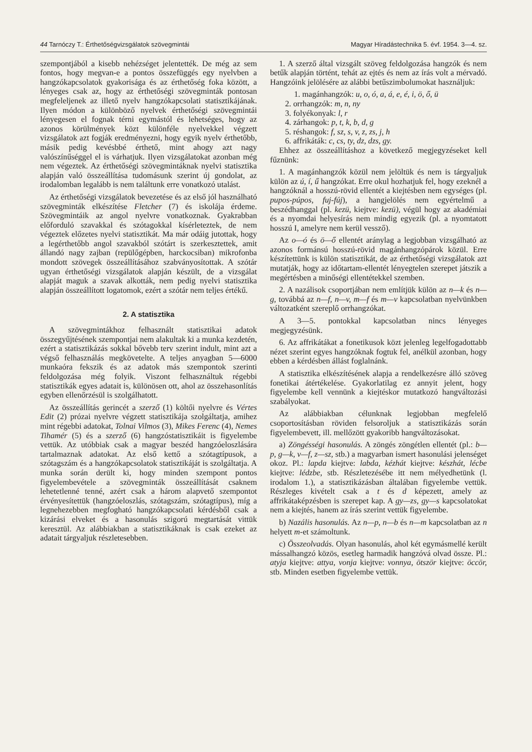44 Tarnóczy T.: Érthetőségvizsgálatok szövegmintái Magyar Híradástechnika 5. évf. 1954. 3—4. sz.
szempontjából a kisebb nehézséget jelentették. De még az sem fontos, hogy megvan-e a pontos összefüggés egy nyelvben a hangzókapcsolatok gyakorisága és az érthetőség foka között, a lényeges csak az, hogy az érthetőségi szövegminták pontosan megfeleljenek az illető nyelv hangzókapcsolati statisztikájának. Ilyen módon a különböző nyelvek érthetőségi szövegmintái lényegesen el fognak térni egymástól és lehetséges, hogy az azonos körülmények közt különféle nyelvekkel végzett vizsgálatok azt fogják eredményezni, hogy egyik nyelv érthetőbb, másik pedig kevésbbé érthető, mint ahogy azt nagy valószínűséggel el is várhatjuk. Ilyen vizsgálatokat azonban még nem végeztek. Az érthetőségi szövegmintáknak nyelvi statisztika alapján való összeállítása tudomásunk szerint új gondolat, az irodalomban legalább is nem találtunk erre vonatkozó utalást.
Az érthetőségi vizsgálatok bevezetése és az első jól használható szövegminták elkészítése Fletcher (7) és iskolája érdeme. Szövegmintáik az angol nyelvre vonatkoznak. Gyakrabban előforduló szavakkal és szótagokkal kísérleteztek, de nem végeztek előzetes nyelvi statisztikát. Ma már odáig jutottak, hogy a legérthetőbb angol szavakból szótárt is szerkesztettek, amit állandó nagy zajban (repülőgépben, harckocsiban) mikrofonba mondott szövegek összeállításához szabványosítottak. A szótár ugyan érthetőségi vizsgálatok alapján készült, de a vizsgálat alapját maguk a szavak alkották, nem pedig nyelvi statisztika alapján összeállított logatomok, ezért a szótár nem teljes értékű.
2. A statisztika
A szövegmintákhoz felhasznált statisztikai adatok összegyűjtésének szempontjai nem alakultak ki a munka kezdetén, ezért a statisztikázás sokkal bővebb terv szerint indult, mint azt a végső felhasználás megkövetelte. A teljes anyagban 5—6000 munkaóra fekszik és az adatok más szempontok szerinti feldolgozása még folyik. Viszont felhasználtuk régebbi statisztikák egyes adatait is, különösen ott, ahol az összehasonlítás egyben ellenőrzésül is szolgálhatott.
Az összeállítás gerincét a szerző (1) költői nyelvre és Vértes Edit (2) prózai nyelvre végzett statisztikája szolgáltatja, amihez mint régebbi adatokat, Tolnai Vilmos (3), Mikes Ferenc (4), Nemes Tihamér (5) és a szerző (6) hangzóstatisztikáit is figyelembe vettük. Az utóbbiak csak a magyar beszéd hangzóeloszlására tartalmaznak adatokat. Az első kettő a szótagtípusok, a szótagszám és a hangzókapcsolatok statisztikáját is szolgáltatja. A munka során derült ki, hogy minden szempont pontos figyelembevétele a szövegminták összeállítását csaknem lehetetlenné tenné, azért csak a három alapvető szempontot érvényesítettük (hangzóeloszlás, szótagszám, szótagtípus), míg a legnehezebben megfogható hangzókapcsolati kérdésből csak a kizárási elveket és a hasonulás szigorú megtartását vittük keresztül. Az alábbiakban a statisztikáknak is csak ezeket az adatait tárgyaljuk részletesebben.
1. A szerző által vizsgált szöveg feldolgozása hangzók és nem betűk alapján történt, tehát az ejtés és nem az írás volt a mérvadó. Hangzóink jelölésére az alábbi betűszimbolumokat használjuk:
1. magánhangzók: u, o, ó, a, á, e, é, i, ö, ő, ü
2. orrhangzók: m, n, ny
3. folyékonyak: l, r
4. zárhangok: p, t, k, b, d, g
5. réshangok: f, sz, s, v, z, zs, j, h
6. affrikáták: c, cs, ty, dz, dzs, gy.
Ehhez az összeállításhoz a következő megjegyzéseket kell fűznünk:
1. A magánhangzók közül nem jelöltük és nem is tárgyaljuk külön az ú, í, ű hangzókat. Erre okul hozhatjuk fel, hogy ezeknél a hangzóknál a hosszú-rövid ellentét a kiejtésben nem egységes (pl. pupos-púpos, fuj-fúj), a hangjelölés nem egyértelmű a beszédhanggal (pl. kezü, kiejtve: kezü), végül hogy az akadémiai és a nyomdai helyesírás nem mindig egyezik (pl. a nyomtatott hosszú I, amelyre nem kerül vessző).
Az o—ó és ö—ő ellentét aránylag a legjobban vizsgálható az azonos formánsú hosszú-rövid magánhangzópárok közül. Erre készítettünk is külön statisztikát, de az érthetőségi vizsgálatok azt mutatják, hogy az időtartam-ellentét lényegtelen szerepet játszik a megértésben a minőségi ellentétekkel szemben.
2. A nazálisok csoportjában nem említjük külön az n—k és n—g, továbbá az n—f, n—v, m—f és m—v kapcsolatban nyelvünkben változatként szereplő orrhangzókat.
A 3—5. pontokkal kapcsolatban nincs lényeges megjegyzésünk.
6. Az affrikátákat a fonetikusok közt jelenleg legelfogadottabb nézet szerint egyes hangzóknak fogtuk fel, anélkül azonban, hogy ebben a kérdésben állást foglalnánk.
A statisztika elkészítésének alapja a rendelkezésre álló szöveg fonetikai átértékelése. Gyakorlatilag ez annyit jelent, hogy figyelembe kell vennünk a kiejtéskor mutatkozó hangváltozási szabályokat.
Az alábbiakban célunknak legjobban megfelelő csoportosításban röviden felsoroljuk a statisztikázás során figyelembevett, ill. mellőzött gyakoribb hangváltozásokat.
a) Zöngésségi hasonulás. A zöngés zöngétlen ellentét (pl.: b—p, g—k, v—f, z—sz, stb.) a magyarban ismert hasonulási jelenséget okoz. Pl.: lapda kiejtve: labda, kézhát kiejtve: készhát, lécbe kiejtve: lédzbe, stb. Részletezésébe itt nem mélyedhetünk (l. irodalom 1.), a statisztikázásban általában figyelembe vettük. Részleges kivételt csak a t és d képezett, amely az affrikátaképzésben is szerepet kap. A gy—zs, gy—s kapcsolatokat nem a kiejtés, hanem az írás szerint vettük figyelembe.
b) Nazális hasonulás. Az n—p, n—b és n—m kapcsolatban az n helyett m-et számoltunk.
c) Összeolvadás. Olyan hasonulás, ahol két egymásmellé került mássalhangzó közös, esetleg harmadik hangzóvá olvad össze. Pl.: atyja kiejtve: attya, vonja kiejtve: vonnya, ötször kiejtve: öccör, stb. Minden esetben figyelembe vettük.